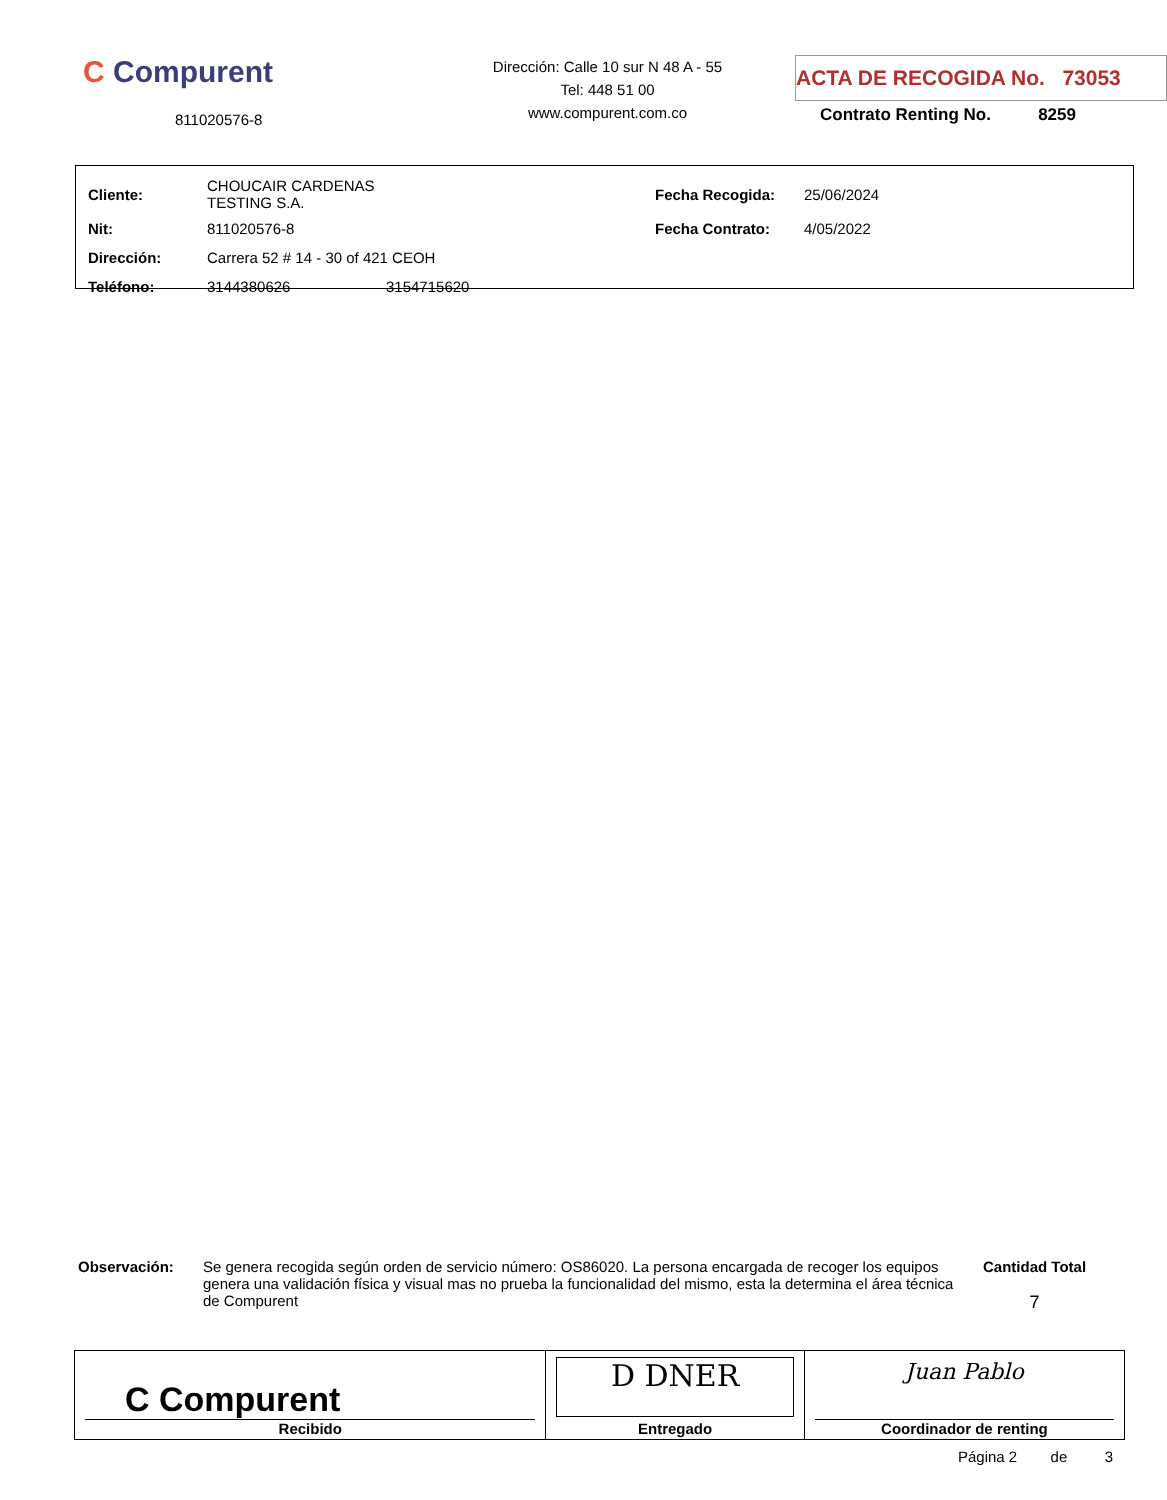C Compurent
811020576-8
Dirección: Calle 10 sur N 48 A - 55
Tel: 448 51 00
www.compurent.com.co
ACTA DE RECOGIDA No. 73053
Contrato Renting No. 8259
| Cliente: | CHOUCAIR CARDENAS TESTING S.A. | | Fecha Recogida: | 25/06/2024 |
| Nit: | 811020576-8 | | Fecha Contrato: | 4/05/2022 |
| Dirección: | Carrera 52 # 14 - 30 of 421 CEOH | | | |
| Teléfono: | 3144380626 | 3154715620 | | |
Observación: Se genera recogida según orden de servicio número: OS86020. La persona encargada de recoger los equipos genera una validación física y visual mas no prueba la funcionalidad del mismo, esta la determina el área técnica de Compurent
Cantidad Total
7
| C Compurent Recibido | D DNER Entregado | Juan Pablo Coordinador de renting |
Página 2 de 3